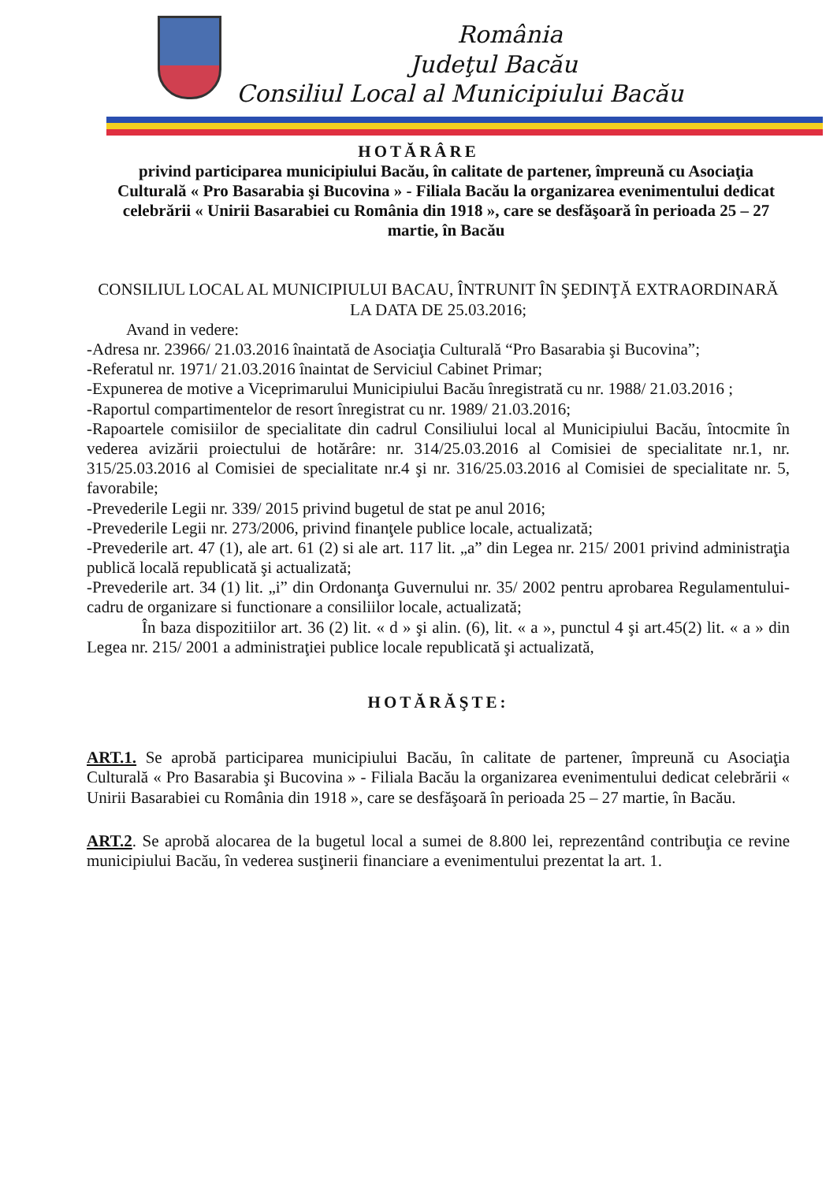România
Judeţul Bacău
Consiliul Local al Municipiului Bacău
HOTĂRÂRE
privind participarea municipiului Bacău, în calitate de partener, împreună cu Asociaţia Culturală « Pro Basarabia şi Bucovina » - Filiala Bacău la organizarea evenimentului dedicat celebrării « Unirii Basarabiei cu România din 1918 », care se desfăşoară în perioada 25 – 27 martie, în Bacău
CONSILIUL LOCAL AL MUNICIPIULUI BACAU, ÎNTRUNIT ÎN ŞEDINŢĂ EXTRAORDINARĂ LA DATA DE 25.03.2016;
Avand in vedere:
-Adresa nr. 23966/ 21.03.2016 înaintată de Asociaţia Culturală “Pro Basarabia şi Bucovina”;
-Referatul nr. 1971/ 21.03.2016 înaintat de Serviciul Cabinet Primar;
-Expunerea de motive a Viceprimarului Municipiului Bacău înregistrată cu nr. 1988/ 21.03.2016 ;
-Raportul compartimentelor de resort înregistrat cu nr. 1989/ 21.03.2016;
-Rapoartele comisiilor de specialitate din cadrul Consiliului local al Municipiului Bacău, întocmite în vederea avizării proiectului de hotărâre: nr. 314/25.03.2016 al Comisiei de specialitate nr.1, nr. 315/25.03.2016 al Comisiei de specialitate nr.4 şi nr. 316/25.03.2016 al Comisiei de specialitate nr. 5, favorabile;
-Prevederile Legii nr. 339/ 2015 privind bugetul de stat pe anul 2016;
-Prevederile Legii nr. 273/2006, privind finanţele publice locale, actualizată;
-Prevederile art. 47 (1), ale art. 61 (2) si ale art. 117 lit. „a” din Legea nr. 215/ 2001 privind administraţia publică locală republicată şi actualizată;
-Prevederile art. 34 (1) lit. „i” din Ordonanţa Guvernului nr. 35/ 2002 pentru aprobarea Regulamentului-cadru de organizare si functionare a consiliilor locale, actualizată;
În baza dispozitiilor art. 36 (2) lit. « d » şi alin. (6), lit. « a », punctul 4 şi art.45(2) lit. « a » din Legea nr. 215/ 2001 a administraţiei publice locale republicată şi actualizată,
HOTĂRĂŞTE:
ART.1. Se aprobă participarea municipiului Bacău, în calitate de partener, împreună cu Asociaţia Culturală « Pro Basarabia şi Bucovina » - Filiala Bacău la organizarea evenimentului dedicat celebrării « Unirii Basarabiei cu România din 1918 », care se desfăşoară în perioada 25 – 27 martie, în Bacău.
ART.2. Se aprobă alocarea de la bugetul local a sumei de 8.800 lei, reprezentând contribuţia ce revine municipiului Bacău, în vederea susţinerii financiare a evenimentului prezentat la art. 1.